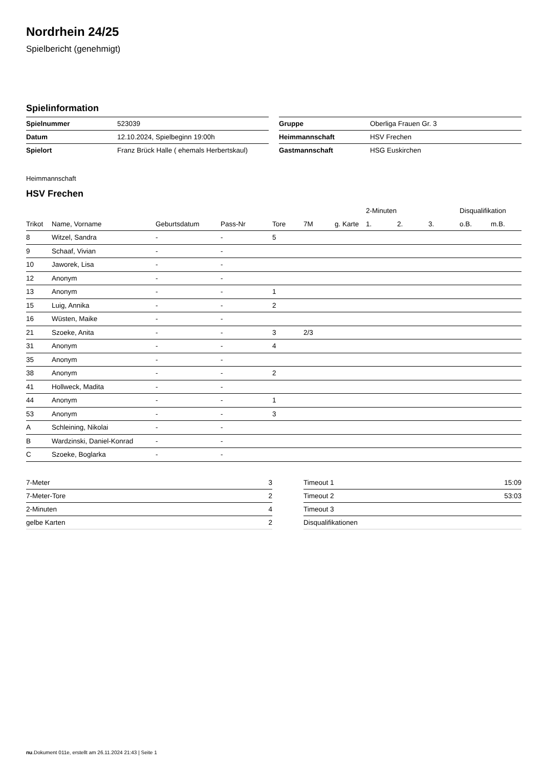Nordrhein 24/25
Spielbericht (genehmigt)
Spielinformation
| Spielnummer | 523039 |
| Datum | 12.10.2024, Spielbeginn 19:00h |
| Spielort | Franz Brück Halle ( ehemals Herbertskaul) |
| Gruppe | Oberliga Frauen Gr. 3 |
| Heimmannschaft | HSV Frechen |
| Gastmannschaft | HSG Euskirchen |
Heimmannschaft
HSV Frechen
| | | | | | | | 2-Minuten | | | Disqualifikation | |
| --- | --- | --- | --- | --- | --- | --- | --- | --- | --- | --- | --- |
| Trikot | Name, Vorname | Geburtsdatum | Pass-Nr | Tore | 7M | g. Karte | 1. | 2. | 3. | o.B. | m.B. |
| 8 | Witzel, Sandra | - | - | 5 | | | | | | | |
| 9 | Schaaf, Vivian | - | - | | | | | | | | |
| 10 | Jaworek, Lisa | - | - | | | | | | | | |
| 12 | Anonym | - | - | | | | | | | | |
| 13 | Anonym | - | - | 1 | | | | | | | |
| 15 | Luig, Annika | - | - | 2 | | | | | | | |
| 16 | Wüsten, Maike | - | - | | | | | | | | |
| 21 | Szoeke, Anita | - | - | 3 | 2/3 | | | | | | |
| 31 | Anonym | - | - | 4 | | | | | | | |
| 35 | Anonym | - | - | | | | | | | | |
| 38 | Anonym | - | - | 2 | | | | | | | |
| 41 | Hollweck, Madita | - | - | | | | | | | | |
| 44 | Anonym | - | - | 1 | | | | | | | |
| 53 | Anonym | - | - | 3 | | | | | | | |
| A | Schleining, Nikolai | - | - | | | | | | | | |
| B | Wardzinski, Daniel-Konrad | - | - | | | | | | | | |
| C | Szoeke, Boglarka | - | - | | | | | | | | |
| 7-Meter | 3 |
| 7-Meter-Tore | 2 |
| 2-Minuten | 4 |
| gelbe Karten | 2 |
| Timeout 1 | 15:09 |
| Timeout 2 | 53:03 |
| Timeout 3 | |
| Disqualifikationen | |
nu.Dokument 011e, erstellt am 26.11.2024 21:43 | Seite 1